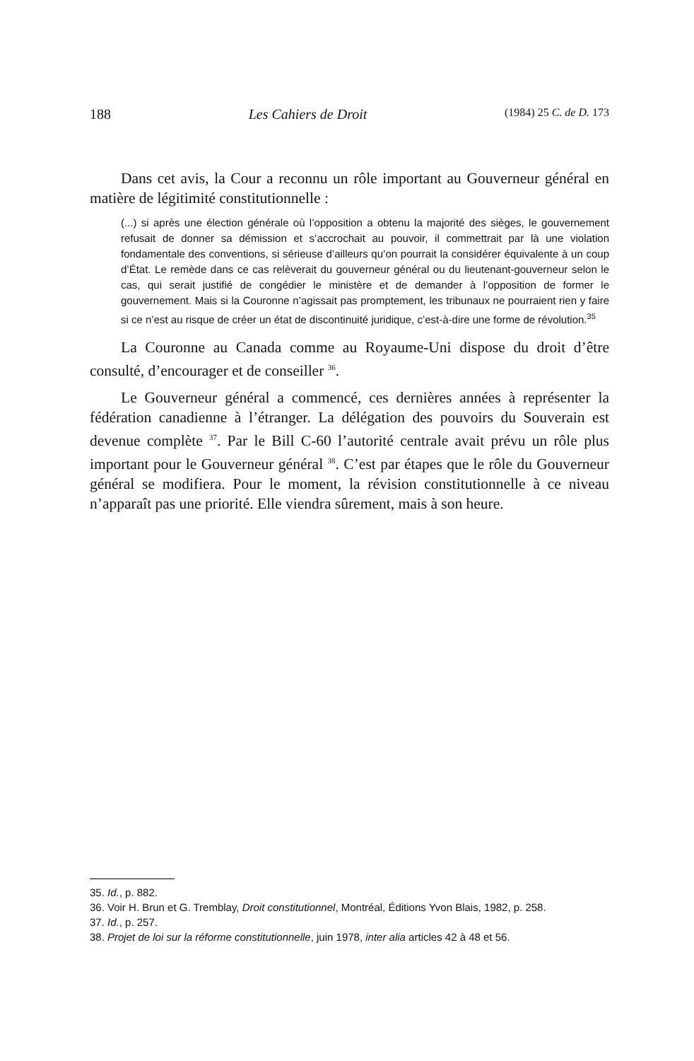188 Les Cahiers de Droit (1984) 25 C. de D. 173
Dans cet avis, la Cour a reconnu un rôle important au Gouverneur général en matière de légitimité constitutionnelle :
(...) si après une élection générale où l’opposition a obtenu la majorité des sièges, le gouvernement refusait de donner sa démission et s’accrochait au pouvoir, il commettrait par là une violation fondamentale des conventions, si sérieuse d’ailleurs qu’on pourrait la considérer équivalente à un coup d’État. Le remède dans ce cas relèverait du gouverneur général ou du lieutenant-gouverneur selon le cas, qui serait justifié de congédier le ministère et de demander à l’opposition de former le gouvernement. Mais si la Couronne n’agissait pas promptement, les tribunaux ne pourraient rien y faire si ce n’est au risque de créer un état de discontinuité juridique, c’est-à-dire une forme de révolution.<sup>35</sup>
La Couronne au Canada comme au Royaume-Uni dispose du droit d’être consulté, d’encourager et de conseiller <sup>36</sup>.
Le Gouverneur général a commencé, ces dernières années à représenter la fédération canadienne à l’étranger. La délégation des pouvoirs du Souverain est devenue complète <sup>37</sup>. Par le Bill C-60 l’autorité centrale avait prévu un rôle plus important pour le Gouverneur général <sup>38</sup>. C’est par étapes que le rôle du Gouverneur général se modifiera. Pour le moment, la révision constitutionnelle à ce niveau n’apparaît pas une priorité. Elle viendra sûrement, mais à son heure.
35. Id., p. 882.
36. Voir H. Brun et G. Tremblay, Droit constitutionnel, Montréal, Éditions Yvon Blais, 1982, p. 258.
37. Id., p. 257.
38. Projet de loi sur la réforme constitutionnelle, juin 1978, inter alia articles 42 à 48 et 56.